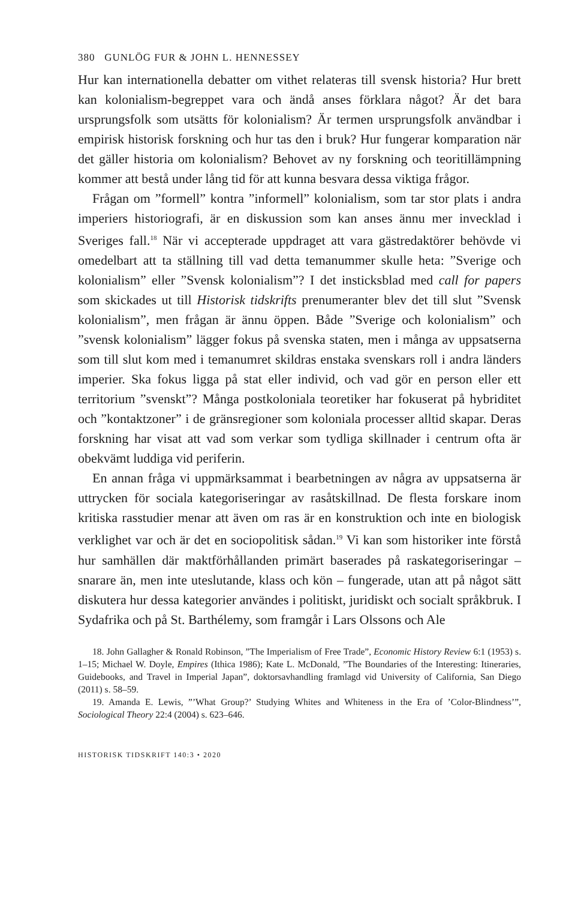380 GUNLÖG FUR & JOHN L. HENNESSEY
Hur kan internationella debatter om vithet relateras till svensk historia? Hur brett kan kolonialism-begreppet vara och ändå anses förklara något? Är det bara ursprungsfolk som utsätts för kolonialism? Är termen ursprungsfolk användbar i empirisk historisk forskning och hur tas den i bruk? Hur fungerar komparation när det gäller historia om kolonialism? Behovet av ny forskning och teoritillämpning kommer att bestå under lång tid för att kunna besvara dessa viktiga frågor.
Frågan om ”formell” kontra ”informell” kolonialism, som tar stor plats i andra imperiers historiografi, är en diskussion som kan anses ännu mer invecklad i Sveriges fall.<sup>18</sup> När vi accepterade uppdraget att vara gästredaktörer behövde vi omedelbart att ta ställning till vad detta temanummer skulle heta: ”Sverige och kolonialism” eller ”Svensk kolonialism”? I det insticksblad med call for papers som skickades ut till Historisk tidskrifts prenumeranter blev det till slut ”Svensk kolonialism”, men frågan är ännu öppen. Både ”Sverige och kolonialism” och ”svensk kolonialism” lägger fokus på svenska staten, men i många av uppsatserna som till slut kom med i temanumret skildras enstaka svenskars roll i andra länders imperier. Ska fokus ligga på stat eller individ, och vad gör en person eller ett territorium ”svenskt”? Många postkoloniala teoretiker har fokuserat på hybriditet och ”kontaktzoner” i de gränsregioner som koloniala processer alltid skapar. Deras forskning har visat att vad som verkar som tydliga skillnader i centrum ofta är obekvämt luddiga vid periferin.
En annan fråga vi uppmärksammat i bearbetningen av några av uppsatserna är uttrycken för sociala kategoriseringar av rasåtskillnad. De flesta forskare inom kritiska rasstudier menar att även om ras är en konstruktion och inte en biologisk verklighet var och är det en sociopolitisk sådan.<sup>19</sup> Vi kan som historiker inte förstå hur samhällen där maktförhållanden primärt baserades på raskategoriseringar – snarare än, men inte uteslutande, klass och kön – fungerade, utan att på något sätt diskutera hur dessa kategorier användes i politiskt, juridiskt och socialt språkbruk. I Sydafrika och på St. Barthélemy, som framgår i Lars Olssons och Ale
18. John Gallagher & Ronald Robinson, ”The Imperialism of Free Trade”, Economic History Review 6:1 (1953) s. 1–15; Michael W. Doyle, Empires (Ithica 1986); Kate L. McDonald, ”The Boundaries of the Interesting: Itineraries, Guidebooks, and Travel in Imperial Japan”, doktorsavhandling framlagd vid University of California, San Diego (2011) s. 58–59.
19. Amanda E. Lewis, ”’What Group?’ Studying Whites and Whiteness in the Era of ’Color-Blindness’”, Sociological Theory 22:4 (2004) s. 623–646.
HISTORISK TIDSKRIFT 140:3 • 2020